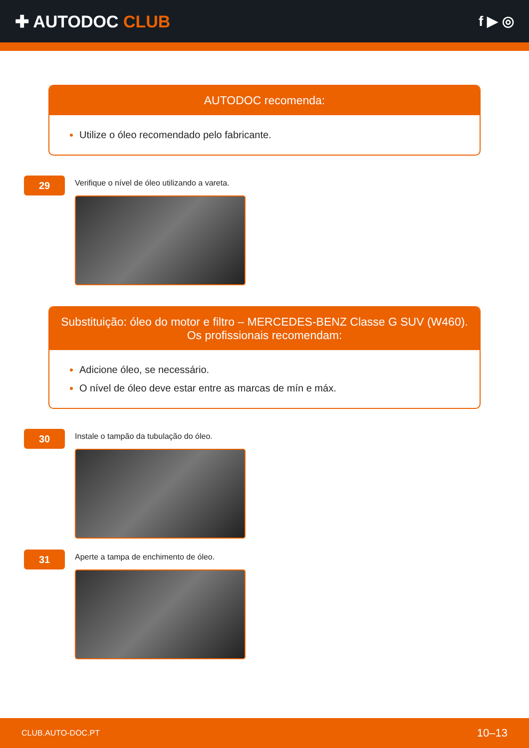✚ AUTODOC CLUB
f ▶ ◎
AUTODOC recomenda:
Utilize o óleo recomendado pelo fabricante.
29
Verifique o nível de óleo utilizando a vareta.
Substituição: óleo do motor e filtro – MERCEDES-BENZ Classe G SUV (W460).
Os profissionais recomendam:
Adicione óleo, se necessário.
O nível de óleo deve estar entre as marcas de mín e máx.
30
Instale o tampão da tubulação do óleo.
31
Aperte a tampa de enchimento de óleo.
CLUB.AUTO-DOC.PT 10–13